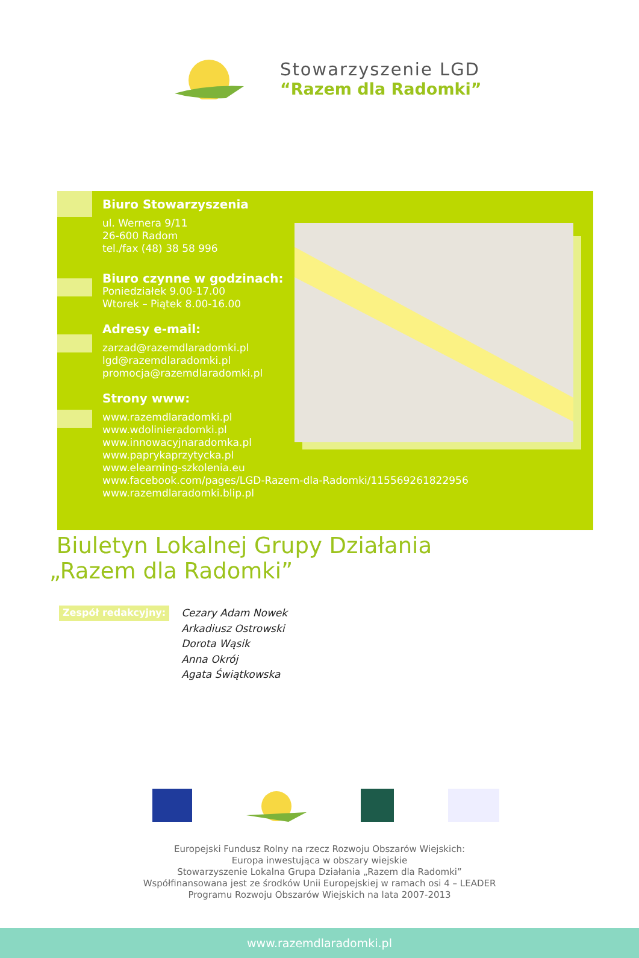Stowarzyszenie LGD
“Razem dla Radomki”
Biuro Stowarzyszenia
ul. Wernera 9/11
26-600 Radom
tel./fax (48) 38 58 996
Biuro czynne w godzinach:
Poniedziałek 9.00-17.00
Wtorek – Piątek 8.00-16.00
Adresy e-mail:
zarzad@razemdlaradomki.pl
lgd@razemdlaradomki.pl
promocja@razemdlaradomki.pl
Strony www:
www.razemdlaradomki.pl
www.wdolinieradomki.pl
www.innowacyjnaradomka.pl
www.paprykaprzytycka.pl
www.elearning-szkolenia.eu
www.facebook.com/pages/LGD-Razem-dla-Radomki/115569261822956
www.razemdlaradomki.blip.pl
Biuletyn Lokalnej Grupy Działania
„Razem dla Radomki”
Zespół redakcyjny:
Cezary Adam Nowek
Arkadiusz Ostrowski
Dorota Wąsik
Anna Okrój
Agata Świątkowska
Europejski Fundusz Rolny na rzecz Rozwoju Obszarów Wiejskich:
Europa inwestująca w obszary wiejskie
Stowarzyszenie Lokalna Grupa Działania „Razem dla Radomki”
Współfinansowana jest ze środków Unii Europejskiej w ramach osi 4 – LEADER
Programu Rozwoju Obszarów Wiejskich na lata 2007-2013
www.razemdlaradomki.pl